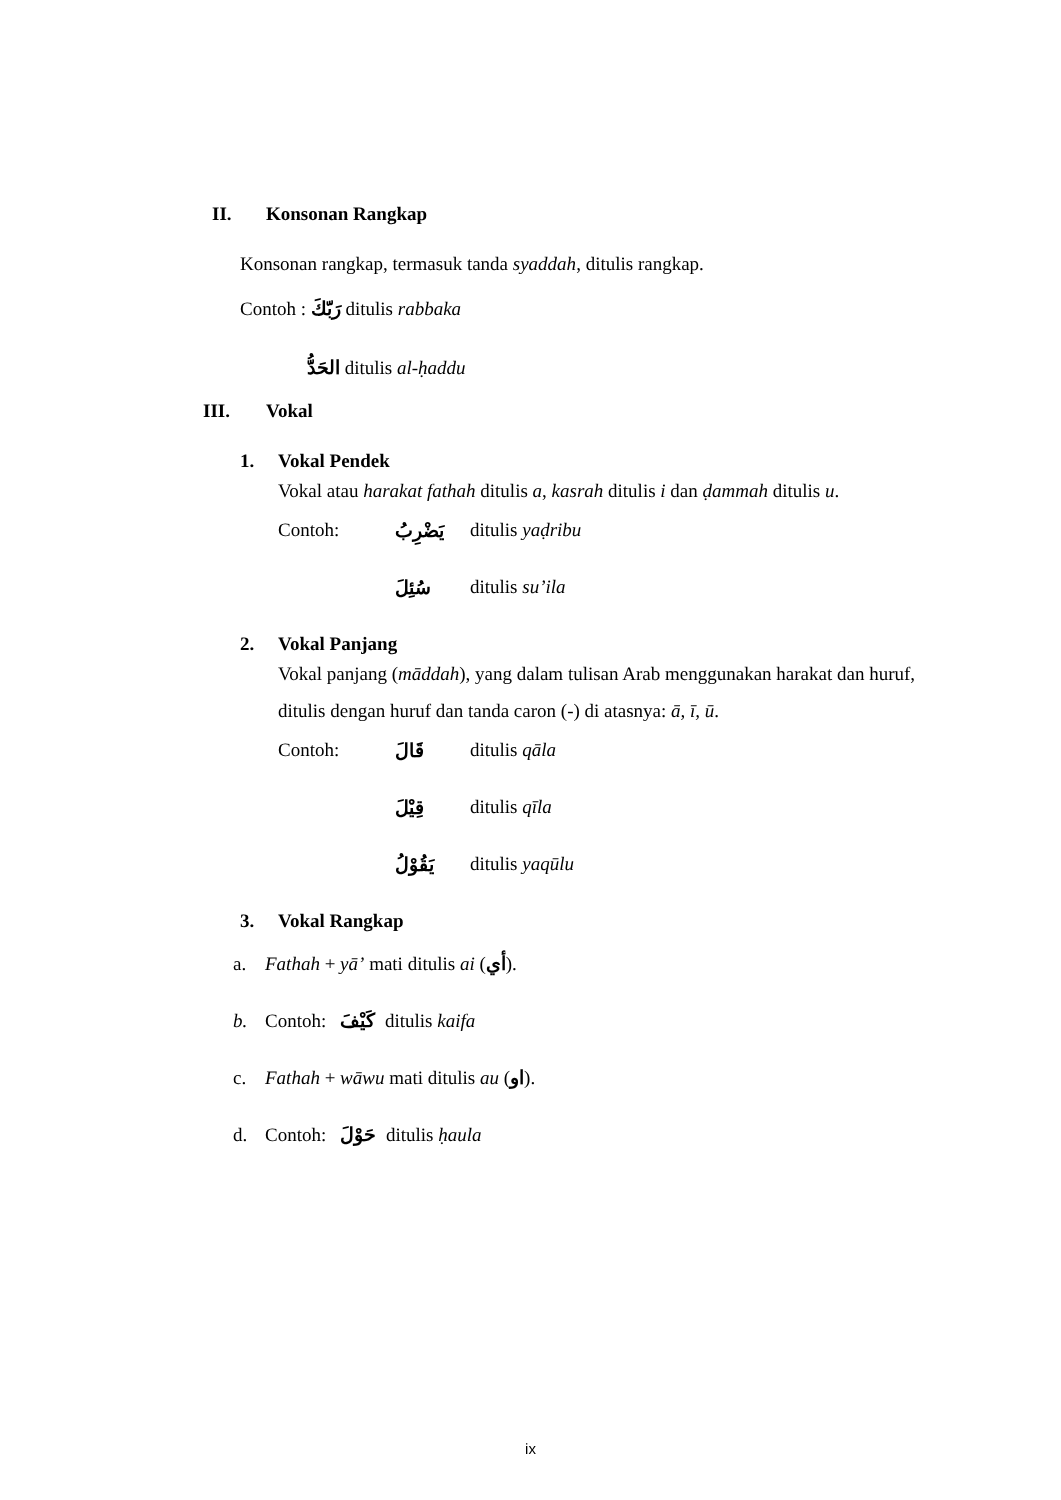II. Konsonan Rangkap
Konsonan rangkap, termasuk tanda syaddah, ditulis rangkap.
Contoh : رَبّكَ ditulis rabbaka
الحَدُّ ditulis al-ḥaddu
III. Vokal
1. Vokal Pendek
Vokal atau harakat fathah ditulis a, kasrah ditulis i dan ḍammah ditulis u.
Contoh: يَضْرِبُ ditulis yaḍribu
سُئِلَ ditulis su’ila
2. Vokal Panjang
Vokal panjang (māddah), yang dalam tulisan Arab menggunakan harakat dan huruf, ditulis dengan huruf dan tanda caron (-) di atasnya: ā, ī, ū.
Contoh: قَالَ ditulis qāla
قِيْلَ ditulis qīla
يَقُوْلُ ditulis yaqūlu
3. Vokal Rangkap
a. Fathah + yā’ mati ditulis ai (أي).
b. Contoh: كَيْفَ ditulis kaifa
c. Fathah + wāwu mati ditulis au (او).
d. Contoh: حَوْلَ ditulis ḥaula
ix